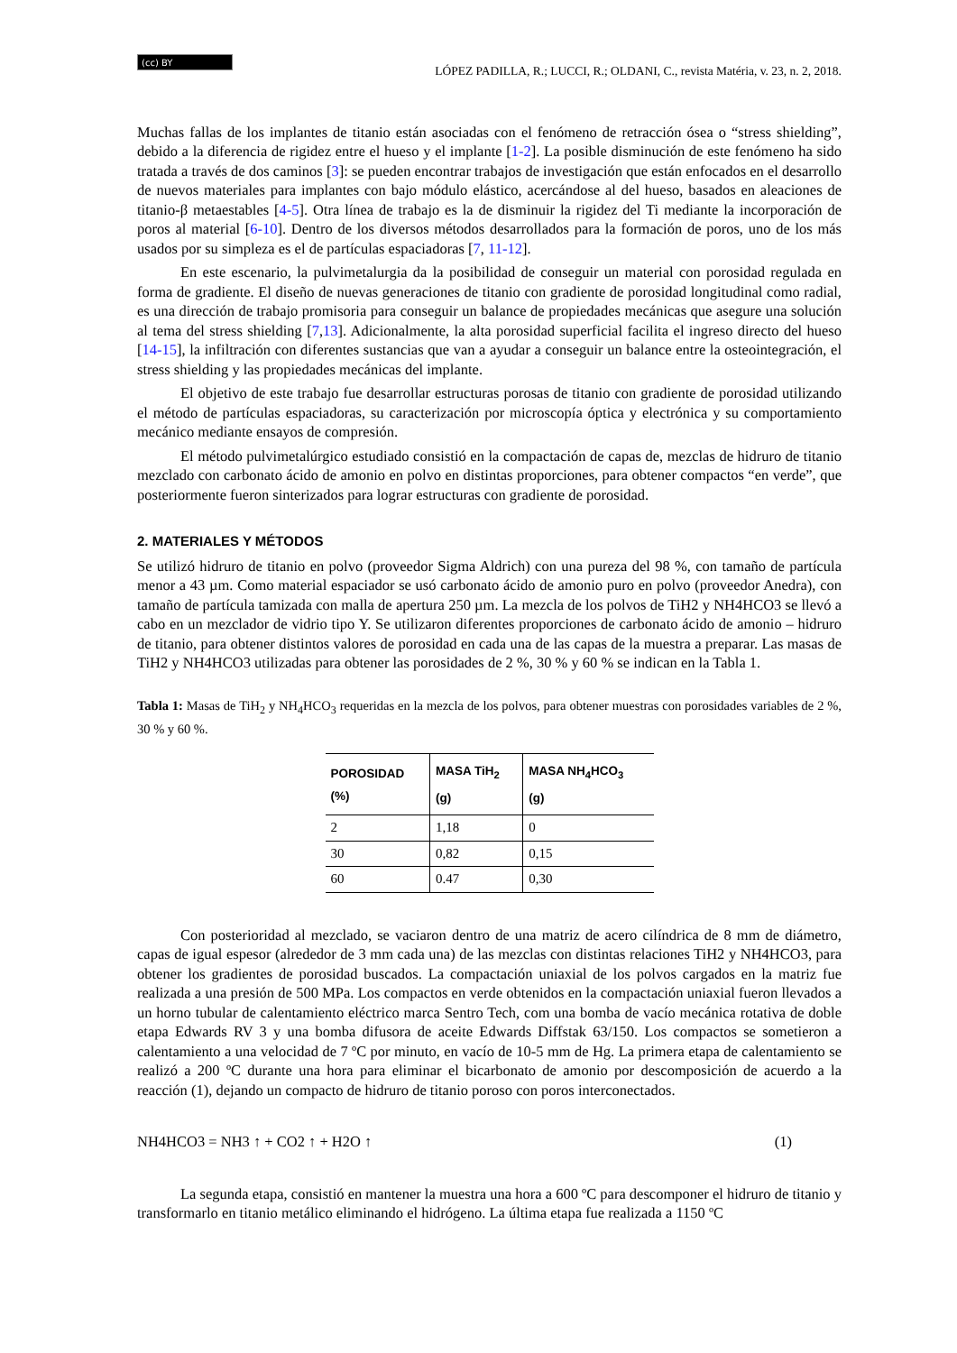(cc) BY
LÓPEZ PADILLA, R.; LUCCI, R.; OLDANI, C., revista Matéria, v. 23, n. 2, 2018.
Muchas fallas de los implantes de titanio están asociadas con el fenómeno de retracción ósea o “stress shielding”, debido a la diferencia de rigidez entre el hueso y el implante [1-2]. La posible disminución de este fenómeno ha sido tratada a través de dos caminos [3]: se pueden encontrar trabajos de investigación que están enfocados en el desarrollo de nuevos materiales para implantes con bajo módulo elástico, acercándose al del hueso, basados en aleaciones de titanio-β metaestables [4-5]. Otra línea de trabajo es la de disminuir la rigidez del Ti mediante la incorporación de poros al material [6-10]. Dentro de los diversos métodos desarrollados para la formación de poros, uno de los más usados por su simpleza es el de partículas espaciadoras [7, 11-12].
En este escenario, la pulvimetalurgia da la posibilidad de conseguir un material con porosidad regulada en forma de gradiente. El diseño de nuevas generaciones de titanio con gradiente de porosidad longitudinal como radial, es una dirección de trabajo promisoria para conseguir un balance de propiedades mecánicas que asegure una solución al tema del stress shielding [7,13]. Adicionalmente, la alta porosidad superficial facilita el ingreso directo del hueso [14-15], la infiltración con diferentes sustancias que van a ayudar a conseguir un balance entre la osteointegración, el stress shielding y las propiedades mecánicas del implante.
El objetivo de este trabajo fue desarrollar estructuras porosas de titanio con gradiente de porosidad utilizando el método de partículas espaciadoras, su caracterización por microscopía óptica y electrónica y su comportamiento mecánico mediante ensayos de compresión.
El método pulvimetalúrgico estudiado consistió en la compactación de capas de, mezclas de hidruro de titanio mezclado con carbonato ácido de amonio en polvo en distintas proporciones, para obtener compactos “en verde”, que posteriormente fueron sinterizados para lograr estructuras con gradiente de porosidad.
2. MATERIALES Y MÉTODOS
Se utilizó hidruro de titanio en polvo (proveedor Sigma Aldrich) con una pureza del 98 %, con tamaño de partícula menor a 43 µm. Como material espaciador se usó carbonato ácido de amonio puro en polvo (proveedor Anedra), con tamaño de partícula tamizada con malla de apertura 250 µm. La mezcla de los polvos de TiH2 y NH4HCO3 se llevó a cabo en un mezclador de vidrio tipo Y. Se utilizaron diferentes proporciones de carbonato ácido de amonio – hidruro de titanio, para obtener distintos valores de porosidad en cada una de las capas de la muestra a preparar. Las masas de TiH2 y NH4HCO3 utilizadas para obtener las porosidades de 2 %, 30 % y 60 % se indican en la Tabla 1.
Tabla 1: Masas de TiH<sub>2</sub> y NH<sub>4</sub>HCO<sub>3</sub> requeridas en la mezcla de los polvos, para obtener muestras con porosidades variables de 2 %, 30 % y 60 %.
| POROSIDAD (%) | MASA TiH<sub>2</sub> (g) | MASA NH<sub>4</sub>HCO<sub>3</sub> (g) |
| --- | --- | --- |
| 2 | 1,18 | 0 |
| 30 | 0,82 | 0,15 |
| 60 | 0.47 | 0,30 |
Con posterioridad al mezclado, se vaciaron dentro de una matriz de acero cilíndrica de 8 mm de diámetro, capas de igual espesor (alrededor de 3 mm cada una) de las mezclas con distintas relaciones TiH2 y NH4HCO3, para obtener los gradientes de porosidad buscados. La compactación uniaxial de los polvos cargados en la matriz fue realizada a una presión de 500 MPa. Los compactos en verde obtenidos en la compactación uniaxial fueron llevados a un horno tubular de calentamiento eléctrico marca Sentro Tech, com una bomba de vacío mecánica rotativa de doble etapa Edwards RV 3 y una bomba difusora de aceite Edwards Diffstak 63/150. Los compactos se sometieron a calentamiento a una velocidad de 7 ºC por minuto, en vacío de 10-5 mm de Hg. La primera etapa de calentamiento se realizó a 200 ºC durante una hora para eliminar el bicarbonato de amonio por descomposición de acuerdo a la reacción (1), dejando un compacto de hidruro de titanio poroso con poros interconectados.
NH4HCO3 = NH3 ↑ + CO2 ↑ + H2O ↑ (1)
La segunda etapa, consistió en mantener la muestra una hora a 600 ºC para descomponer el hidruro de titanio y transformarlo en titanio metálico eliminando el hidrógeno. La última etapa fue realizada a 1150 ºC